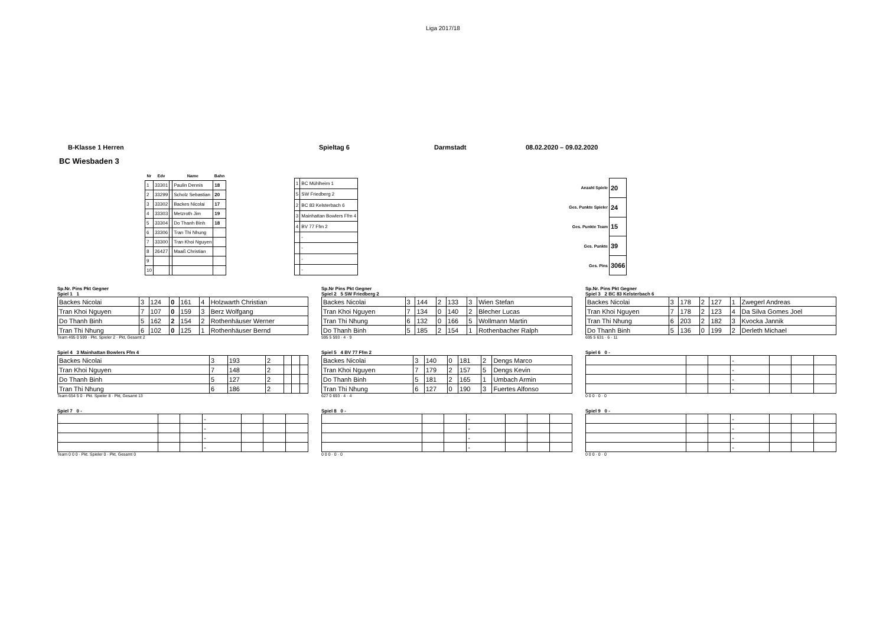Liga 2017/18
B-Klasse 1 Herren Spieltag 6 Darmstadt 08.02.2020 – 09.02.2020
BC Wiesbaden 3
| Nr | Edv | | Name | Bahn |
| --- | --- | --- | --- | --- |
| 1 | 33301 | | Paulin Dennis | 18 |
| 2 | 33299 | | Scholz Sebastian | 20 |
| 3 | 33302 | | Backes Nicolai | 17 |
| 4 | 33303 | | Metzroth Jim | 19 |
| 5 | 33304 | | Do Thanh Binh | 18 |
| 6 | 33306 | | Tran Thi Nhung | |
| 7 | 33300 | | Tran Khoi Nguyen | |
| 8 | 26427 | | Maaß Christian | |
| 9 | | | | |
| 10 | | | | |
| 1 | BC Mühlheim 1 |
| 5 | SW Friedberg 2 |
| 2 | BC 83 Kelsterbach 6 |
| 3 | Mainhattan Bowlers Ffm 4 |
| 4 | BV 77 Ffm 2 |
| | - |
| | - |
| | - |
| | - |
| Anzahl Spiele | 20 |
| Ges. Punkte Spieler | 24 |
| Ges. Punkte Team | 15 |
| Ges. Punkte | 39 |
| Ges. Pins | 3066 |
Sp.Nr. Pins Pkt Gegner
Spiel 1 1
| Backes Nicolai | 3 | 124 | 0 | 161 | 4 | Holzwarth Christian |
| Tran Khoi Nguyen | 7 | 107 | 0 | 159 | 3 | Berz Wolfgang |
| Do Thanh Binh | 5 | 162 | 2 | 154 | 2 | Rothenhäuser Werner |
| Tran Thi Nhung | 6 | 102 | 0 | 125 | 1 | Rothenhäuser Bernd |
Team 495 0 599 · Pkt. Spieler 2 · Pkt, Gesamt 2
Sp.Nr Pins Pkt Gegner
Spiel 2 5 SW Friedberg 2
| Backes Nicolai | 3 | 144 | 2 | 133 | 3 | Wien Stefan |
| Tran Khoi Nguyen | 7 | 134 | 0 | 140 | 2 | Blecher Lucas |
| Tran Thi Nhung | 6 | 132 | 0 | 166 | 5 | Wollmann Martin |
| Do Thanh Binh | 5 | 185 | 2 | 154 | 1 | Rothenbacher Ralph |
595 5 593 · 4 · 9
Sp.Nr. Pins Pkt Gegner
Spiel 3 2 BC 83 Kelsterbach 6
| Backes Nicolai | 3 | 178 | 2 | 127 | 1 | Zwegerl Andreas |
| Tran Khoi Nguyen | 7 | 178 | 2 | 123 | 4 | Da Silva Gomes Joel |
| Tran Thi Nhung | 6 | 203 | 2 | 182 | 3 | Kvocka Jannik |
| Do Thanh Binh | 5 | 136 | 0 | 199 | 2 | Derleth Michael |
695 5 631 · 6 · 11
Spiel 4 3 Mainhattan Bowlers Ffm 4
| Backes Nicolai | 3 | 193 | 2 | | | |
| Tran Khoi Nguyen | 7 | 148 | 2 | | | |
| Do Thanh Binh | 5 | 127 | 2 | | | |
| Tran Thi Nhung | 6 | 186 | 2 | | | |
Team 654 5 0 · Pkt. Spieler 8 · Pkt, Gesamt 13
Spiel 5 4 BV 77 Ffm 2
| Backes Nicolai | 3 | 140 | 0 | 181 | 2 | Dengs Marco |
| Tran Khoi Nguyen | 7 | 179 | 2 | 157 | 5 | Dengs Kevin |
| Do Thanh Binh | 5 | 181 | 2 | 165 | 1 | Umbach Armin |
| Tran Thi Nhung | 6 | 127 | 0 | 190 | 3 | Fuertes Alfonso |
627 0 693 · 4 · 4
Spiel 6 0 -
| | | | - | | | |
| | | | - | | | |
| | | | - | | | |
| | | | - | | | |
0 0 0 · 0 · 0
Spiel 7 0 -
| | | | - | | | |
| | | | - | | | |
| | | | - | | | |
| | | | - | | | |
Team 0 0 0 · Pkt. Spieler 0 · Pkt, Gesamt 0
Spiel 8 0 -
| | | | - | | | |
| | | | - | | | |
| | | | - | | | |
| | | | - | | | |
0 0 0 · 0 · 0
Spiel 9 0 -
| | | | - | | | |
| | | | - | | | |
| | | | - | | | |
| | | | - | | | |
0 0 0 · 0 · 0